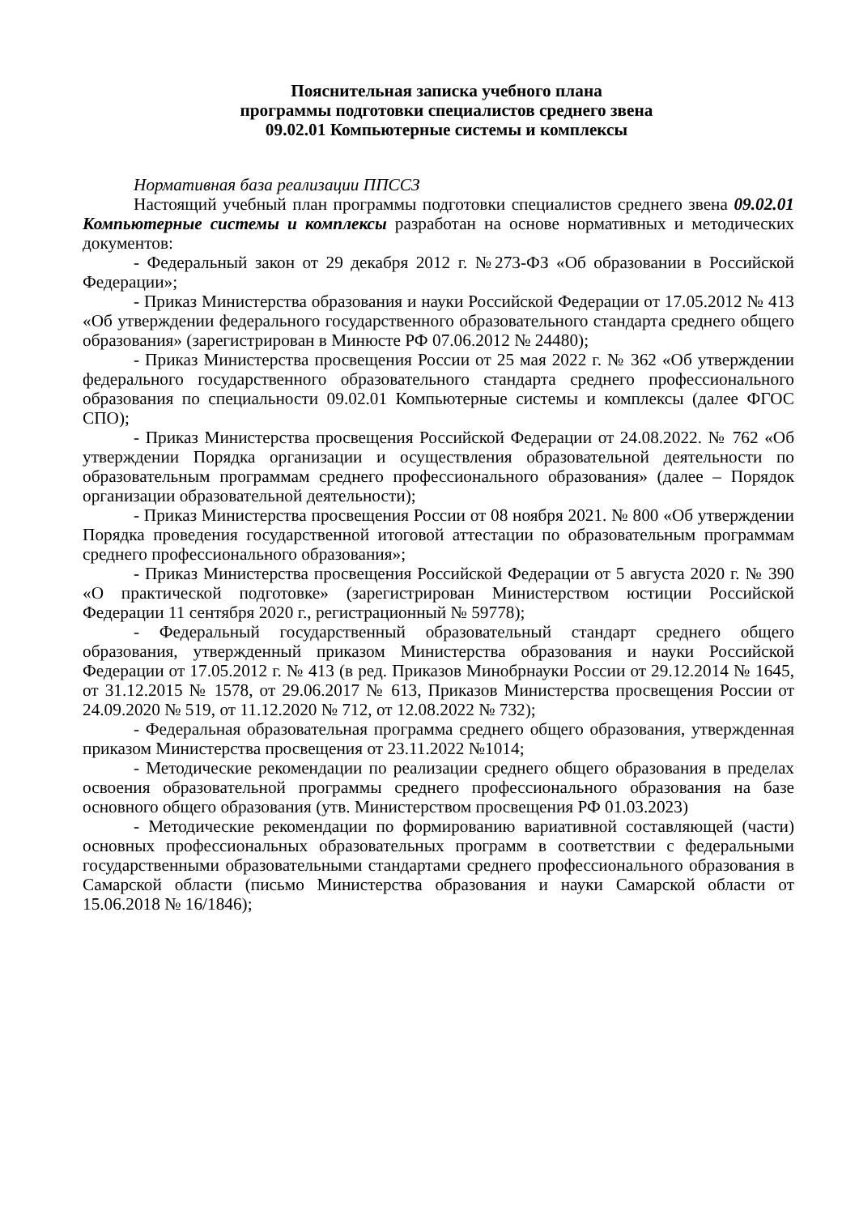Пояснительная записка учебного плана
программы подготовки специалистов среднего звена
09.02.01 Компьютерные системы и комплексы
Нормативная база реализации ППССЗ
Настоящий учебный план программы подготовки специалистов среднего звена 09.02.01 Компьютерные системы и комплексы разработан на основе нормативных и методических документов:
- Федеральный закон от 29 декабря 2012 г. №273-ФЗ «Об образовании в Российской Федерации»;
- Приказ Министерства образования и науки Российской Федерации от 17.05.2012 № 413 «Об утверждении федерального государственного образовательного стандарта среднего общего образования» (зарегистрирован в Минюсте РФ 07.06.2012 № 24480);
- Приказ Министерства просвещения России от 25 мая 2022 г. № 362 «Об утверждении федерального государственного образовательного стандарта среднего профессионального образования по специальности 09.02.01 Компьютерные системы и комплексы (далее ФГОС СПО);
- Приказ Министерства просвещения Российской Федерации от 24.08.2022. № 762 «Об утверждении Порядка организации и осуществления образовательной деятельности по образовательным программам среднего профессионального образования» (далее – Порядок организации образовательной деятельности);
- Приказ Министерства просвещения России от 08 ноября 2021. № 800 «Об утверждении Порядка проведения государственной итоговой аттестации по образовательным программам среднего профессионального образования»;
- Приказ Министерства просвещения Российской Федерации от 5 августа 2020 г. № 390 «О практической подготовке» (зарегистрирован Министерством юстиции Российской Федерации 11 сентября 2020 г., регистрационный № 59778);
- Федеральный государственный образовательный стандарт среднего общего образования, утвержденный приказом Министерства образования и науки Российской Федерации от 17.05.2012 г. № 413 (в ред. Приказов Минобрнауки России от 29.12.2014 № 1645, от 31.12.2015 № 1578, от 29.06.2017 № 613, Приказов Министерства просвещения России от 24.09.2020 № 519, от 11.12.2020 № 712, от 12.08.2022 № 732);
- Федеральная образовательная программа среднего общего образования, утвержденная приказом Министерства просвещения от 23.11.2022 №1014;
- Методические рекомендации по реализации среднего общего образования в пределах освоения образовательной программы среднего профессионального образования на базе основного общего образования (утв. Министерством просвещения РФ 01.03.2023)
- Методические рекомендации по формированию вариативной составляющей (части) основных профессиональных образовательных программ в соответствии с федеральными государственными образовательными стандартами среднего профессионального образования в Самарской области (письмо Министерства образования и науки Самарской области от 15.06.2018 № 16/1846);